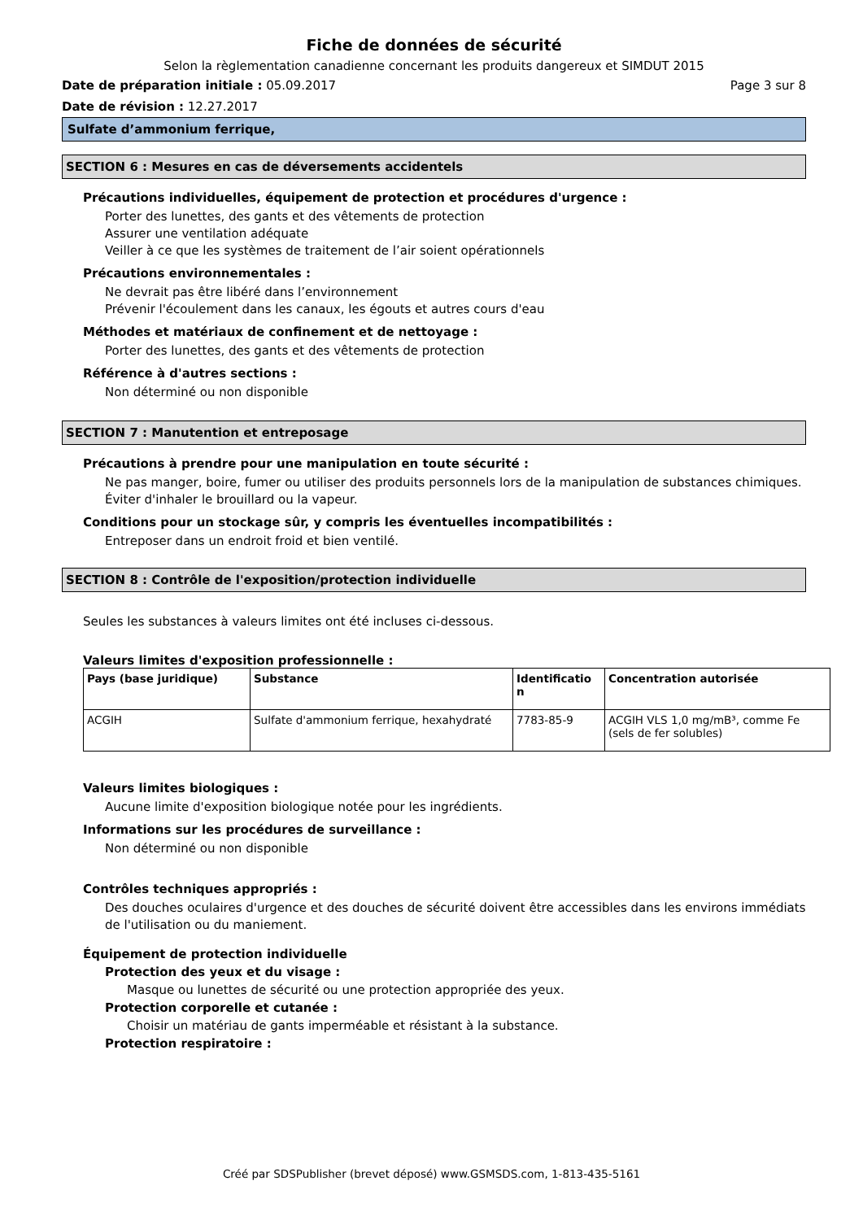Fiche de données de sécurité
Selon la règlementation canadienne concernant les produits dangereux et SIMDUT 2015
Date de préparation initiale : 05.09.2017 Page 3 sur 8
Date de révision : 12.27.2017
Sulfate d’ammonium ferrique,
SECTION 6 : Mesures en cas de déversements accidentels
Précautions individuelles, équipement de protection et procédures d'urgence :
Porter des lunettes, des gants et des vêtements de protection
Assurer une ventilation adéquate
Veiller à ce que les systèmes de traitement de l’air soient opérationnels
Précautions environnementales :
Ne devrait pas être libéré dans l’environnement
Prévenir l'écoulement dans les canaux, les égouts et autres cours d'eau
Méthodes et matériaux de confinement et de nettoyage :
Porter des lunettes, des gants et des vêtements de protection
Référence à d'autres sections :
Non déterminé ou non disponible
SECTION 7 : Manutention et entreposage
Précautions à prendre pour une manipulation en toute sécurité :
Ne pas manger, boire, fumer ou utiliser des produits personnels lors de la manipulation de substances chimiques.
Éviter d'inhaler le brouillard ou la vapeur.
Conditions pour un stockage sûr, y compris les éventuelles incompatibilités :
Entreposer dans un endroit froid et bien ventilé.
SECTION 8 : Contrôle de l'exposition/protection individuelle
Seules les substances à valeurs limites ont été incluses ci-dessous.
Valeurs limites d'exposition professionnelle :
| Pays (base juridique) | Substance | Identificatio n | Concentration autorisée |
| --- | --- | --- | --- |
| ACGIH | Sulfate d'ammonium ferrique, hexahydraté | 7783-85-9 | ACGIH VLS 1,0 mg/mB³, comme Fe (sels de fer solubles) |
Valeurs limites biologiques :
Aucune limite d'exposition biologique notée pour les ingrédients.
Informations sur les procédures de surveillance :
Non déterminé ou non disponible
Contrôles techniques appropriés :
Des douches oculaires d'urgence et des douches de sécurité doivent être accessibles dans les environs immédiats de l'utilisation ou du maniement.
Équipement de protection individuelle
Protection des yeux et du visage :
Masque ou lunettes de sécurité ou une protection appropriée des yeux.
Protection corporelle et cutanée :
Choisir un matériau de gants imperméable et résistant à la substance.
Protection respiratoire :
Créé par SDSPublisher (brevet déposé) www.GSMSDS.com, 1-813-435-5161